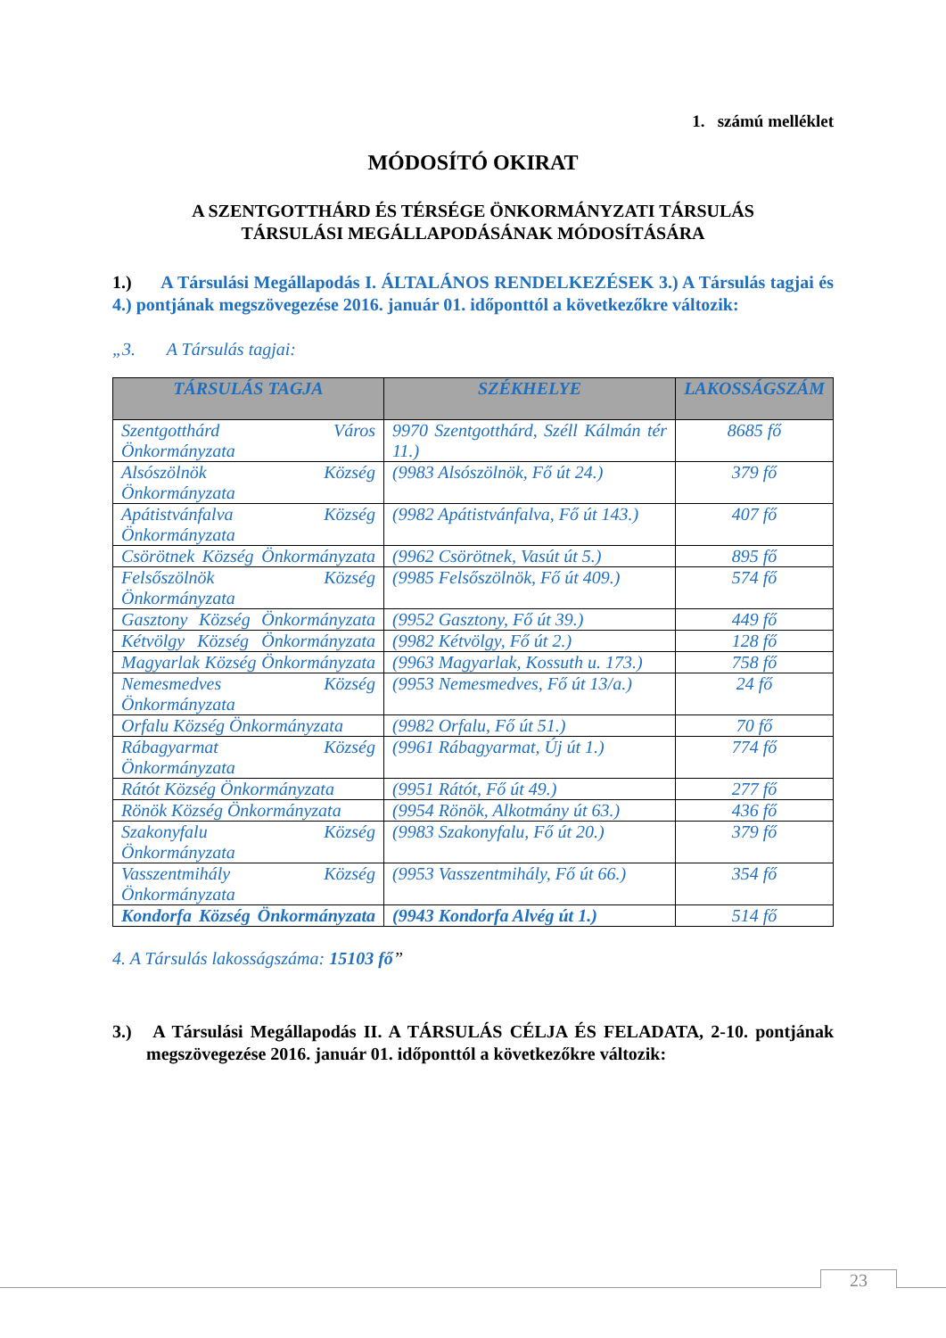1. számú melléklet
MÓDOSÍTÓ OKIRAT
A SZENTGOTTHÁRD ÉS TÉRSÉGE ÖNKORMÁNYZATI TÁRSULÁS
TÁRSULÁSI MEGÁLLAPODÁSÁNAK MÓDOSÍTÁSÁRA
1.) A Társulási Megállapodás I. ÁLTALÁNOS RENDELKEZÉSEK 3.) A Társulás tagjai és 4.) pontjának megszövegezése 2016. január 01. időponttól a következőkre változik:
„3. A Társulás tagjai:
| TÁRSULÁS TAGJA | SZÉKHELYE | LAKOSSÁGSZÁM |
| --- | --- | --- |
| Szentgotthárd Város Önkormányzata | 9970 Szentgotthárd, Széll Kálmán tér 11.) | 8685 fő |
| Alsószölnök Község Önkormányzata | (9983 Alsószölnök, Fő út 24.) | 379 fő |
| Apátistvánfalva Község Önkormányzata | (9982 Apátistvánfalva, Fő út 143.) | 407 fő |
| Csörötnek Község Önkormányzata | (9962 Csörötnek, Vasút út 5.) | 895 fő |
| Felsőszölnök Község Önkormányzata | (9985 Felsőszölnök, Fő út 409.) | 574 fő |
| Gasztony Község Önkormányzata | (9952 Gasztony, Fő út 39.) | 449 fő |
| Kétvölgy Község Önkormányzata | (9982 Kétvölgy, Fő út 2.) | 128 fő |
| Magyarlak Község Önkormányzata | (9963 Magyarlak, Kossuth u. 173.) | 758 fő |
| Nemesmedves Község Önkormányzata | (9953 Nemesmedves, Fő út 13/a.) | 24 fő |
| Orfalu Község Önkormányzata | (9982 Orfalu, Fő út 51.) | 70 fő |
| Rábagyarmat Község Önkormányzata | (9961 Rábagyarmat, Új út 1.) | 774 fő |
| Rátót Község Önkormányzata | (9951 Rátót, Fő út 49.) | 277 fő |
| Rönök Község Önkormányzata | (9954 Rönök, Alkotmány út 63.) | 436 fő |
| Szakonyfalu Község Önkormányzata | (9983 Szakonyfalu, Fő út 20.) | 379 fő |
| Vasszentmihály Község Önkormányzata | (9953 Vasszentmihály, Fő út 66.) | 354 fő |
| Kondorfa Község Önkormányzata | (9943 Kondorfa Alvég út 1.) | 514 fő |
4. A Társulás lakosságszáma: 15103 fő”
3.) A Társulási Megállapodás II. A TÁRSULÁS CÉLJA ÉS FELADATA, 2-10. pontjának megszövegezése 2016. január 01. időponttól a következőkre változik:
23